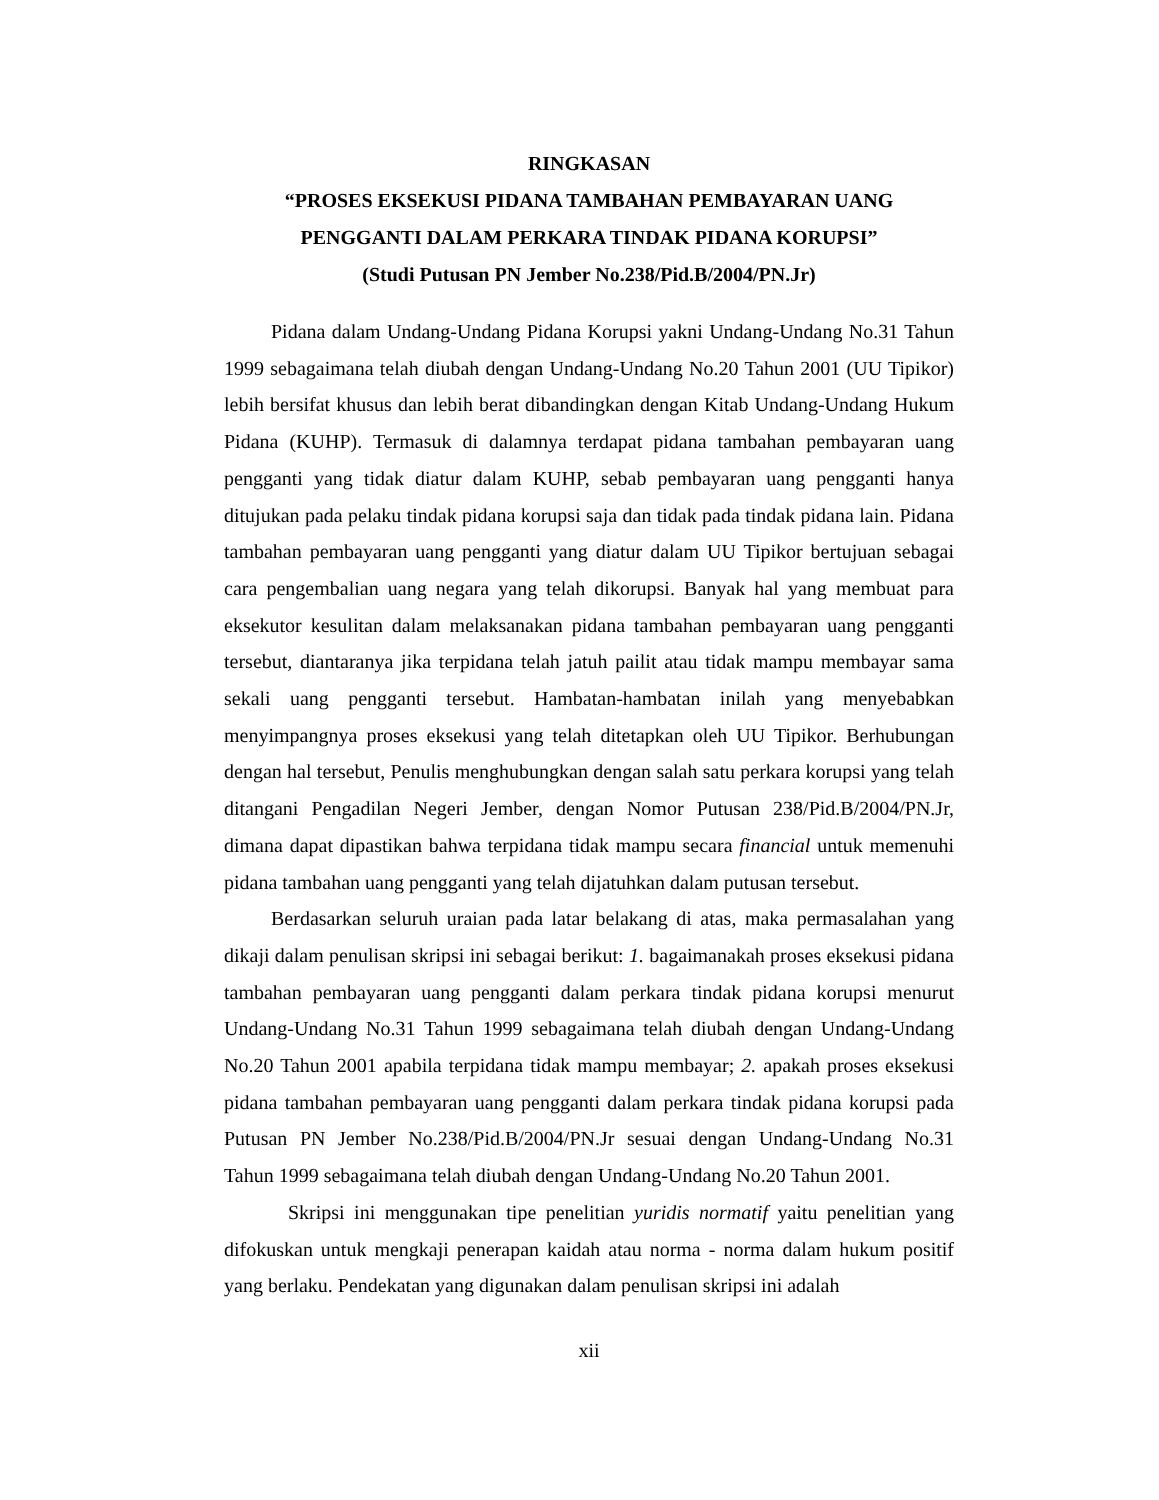RINGKASAN
“PROSES EKSEKUSI PIDANA TAMBAHAN PEMBAYARAN UANG PENGGANTI DALAM PERKARA TINDAK PIDANA KORUPSI”
(Studi Putusan PN Jember No.238/Pid.B/2004/PN.Jr)
Pidana dalam Undang-Undang Pidana Korupsi yakni Undang-Undang No.31 Tahun 1999 sebagaimana telah diubah dengan Undang-Undang No.20 Tahun 2001 (UU Tipikor) lebih bersifat khusus dan lebih berat dibandingkan dengan Kitab Undang-Undang Hukum Pidana (KUHP). Termasuk di dalamnya terdapat pidana tambahan pembayaran uang pengganti yang tidak diatur dalam KUHP, sebab pembayaran uang pengganti hanya ditujukan pada pelaku tindak pidana korupsi saja dan tidak pada tindak pidana lain. Pidana tambahan pembayaran uang pengganti yang diatur dalam UU Tipikor bertujuan sebagai cara pengembalian uang negara yang telah dikorupsi. Banyak hal yang membuat para eksekutor kesulitan dalam melaksanakan pidana tambahan pembayaran uang pengganti tersebut, diantaranya jika terpidana telah jatuh pailit atau tidak mampu membayar sama sekali uang pengganti tersebut. Hambatan-hambatan inilah yang menyebabkan menyimpangnya proses eksekusi yang telah ditetapkan oleh UU Tipikor. Berhubungan dengan hal tersebut, Penulis menghubungkan dengan salah satu perkara korupsi yang telah ditangani Pengadilan Negeri Jember, dengan Nomor Putusan 238/Pid.B/2004/PN.Jr, dimana dapat dipastikan bahwa terpidana tidak mampu secara financial untuk memenuhi pidana tambahan uang pengganti yang telah dijatuhkan dalam putusan tersebut.
Berdasarkan seluruh uraian pada latar belakang di atas, maka permasalahan yang dikaji dalam penulisan skripsi ini sebagai berikut: 1. bagaimanakah proses eksekusi pidana tambahan pembayaran uang pengganti dalam perkara tindak pidana korupsi menurut Undang-Undang No.31 Tahun 1999 sebagaimana telah diubah dengan Undang-Undang No.20 Tahun 2001 apabila terpidana tidak mampu membayar; 2. apakah proses eksekusi pidana tambahan pembayaran uang pengganti dalam perkara tindak pidana korupsi pada Putusan PN Jember No.238/Pid.B/2004/PN.Jr sesuai dengan Undang-Undang No.31 Tahun 1999 sebagaimana telah diubah dengan Undang-Undang No.20 Tahun 2001.
Skripsi ini menggunakan tipe penelitian yuridis normatif yaitu penelitian yang difokuskan untuk mengkaji penerapan kaidah atau norma - norma dalam hukum positif yang berlaku. Pendekatan yang digunakan dalam penulisan skripsi ini adalah
xii